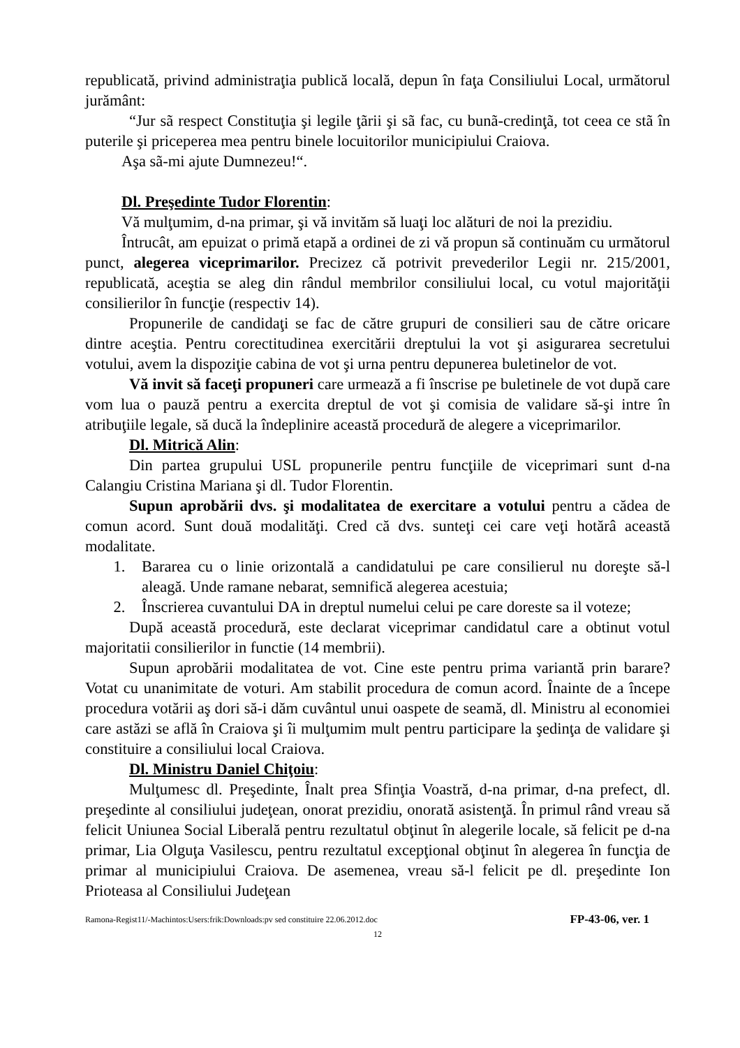republicată, privind administraţia publică locală, depun în faţa Consiliului Local, următorul jurământ:
“Jur sã respect Constituţia şi legile ţãrii şi sã fac, cu bunã-credinţã, tot ceea ce stã în puterile şi priceperea mea pentru binele locuitorilor municipiului Craiova.
Aşa sã-mi ajute Dumnezeu!“.
Dl. Preşedinte Tudor Florentin:
Vă mulţumim, d-na primar, şi vă invităm să luaţi loc alături de noi la prezidiu.
Întrucât, am epuizat o primă etapă a ordinei de zi vă propun să continuăm cu următorul punct, alegerea viceprimarilor. Precizez că potrivit prevederilor Legii nr. 215/2001, republicată, aceştia se aleg din rândul membrilor consiliului local, cu votul majorităţii consilierilor în funcţie (respectiv 14).
Propunerile de candidaţi se fac de către grupuri de consilieri sau de către oricare dintre aceştia. Pentru corectitudinea exercitării dreptului la vot şi asigurarea secretului votului, avem la dispoziţie cabina de vot şi urna pentru depunerea buletinelor de vot.
Vă invit să faceţi propuneri care urmează a fi înscrise pe buletinele de vot după care vom lua o pauză pentru a exercita dreptul de vot şi comisia de validare să-şi intre în atribuţiile legale, să ducă la îndeplinire această procedură de alegere a viceprimarilor.
Dl. Mitrică Alin:
Din partea grupului USL propunerile pentru funcţiile de viceprimari sunt d-na Calangiu Cristina Mariana şi dl. Tudor Florentin.
Supun aprobării dvs. şi modalitatea de exercitare a votului pentru a cădea de comun acord. Sunt două modalităţi. Cred că dvs. sunteţi cei care veţi hotărâ această modalitate.
1. Bararea cu o linie orizontală a candidatului pe care consilierul nu doreşte să-l aleagă. Unde ramane nebarat, semnifică alegerea acestuia;
2. Înscrierea cuvantului DA in dreptul numelui celui pe care doreste sa il voteze;
După această procedură, este declarat viceprimar candidatul care a obtinut votul majoritatii consilierilor in functie (14 membrii).
Supun aprobării modalitatea de vot. Cine este pentru prima variantă prin barare? Votat cu unanimitate de voturi. Am stabilit procedura de comun acord. Înainte de a începe procedura votării aş dori să-i dăm cuvântul unui oaspete de seamă, dl. Ministru al economiei care astăzi se află în Craiova şi îi mulţumim mult pentru participare la şedinţa de validare şi constituire a consiliului local Craiova.
Dl. Ministru Daniel Chiţoiu:
Mulţumesc dl. Preşedinte, Înalt prea Sfinţia Voastră, d-na primar, d-na prefect, dl. preşedinte al consiliului judeţean, onorat prezidiu, onorată asistenţă. În primul rând vreau să felicit Uniunea Social Liberală pentru rezultatul obţinut în alegerile locale, să felicit pe d-na primar, Lia Olguţa Vasilescu, pentru rezultatul excepţional obţinut în alegerea în funcţia de primar al municipiului Craiova. De asemenea, vreau să-l felicit pe dl. preşedinte Ion Prioteasa al Consiliului Judeţean
Ramona-Regist11/-Machintos:Users:frik:Downloads:pv sed constituire 22.06.2012.doc FP-43-06, ver. 1
12